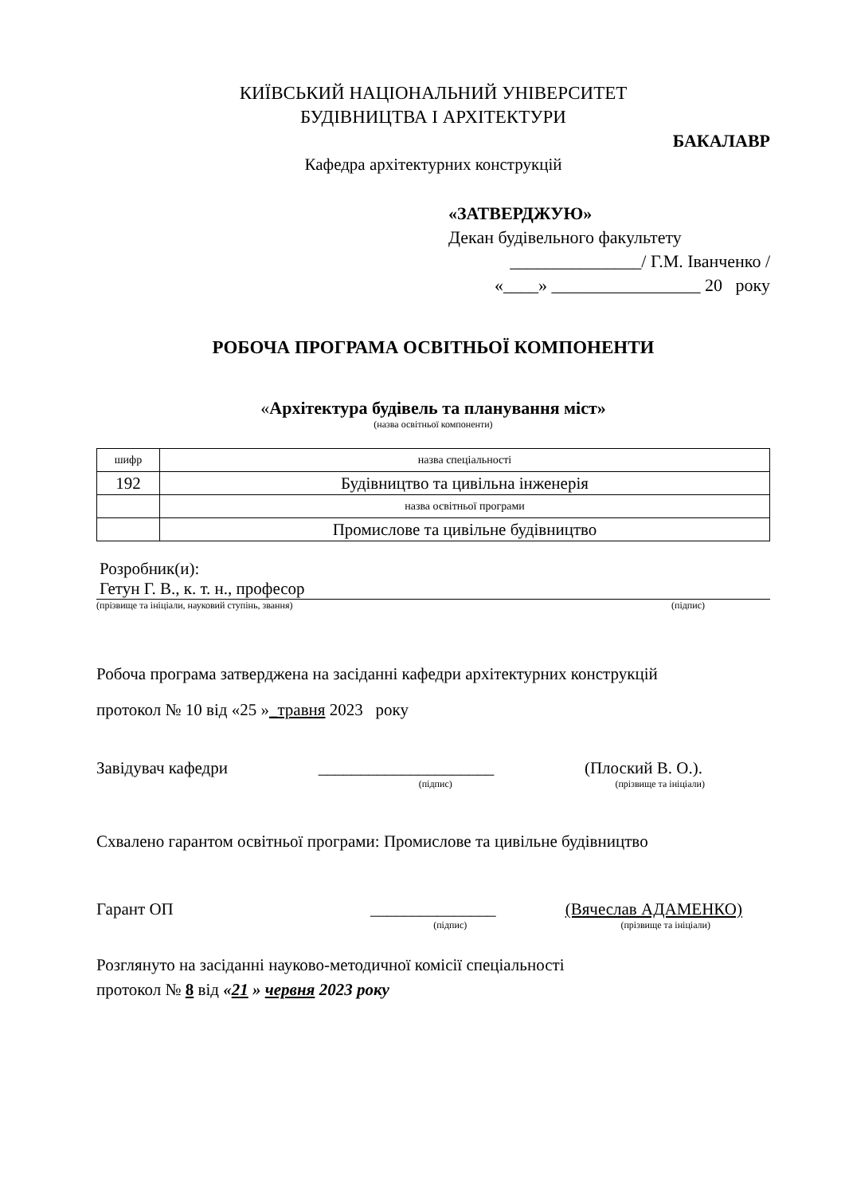КИЇВСЬКИЙ НАЦІОНАЛЬНИЙ УНІВЕРСИТЕТ
БУДІВНИЦТВА І АРХІТЕКТУРИ
БАКАЛАВР
Кафедра архітектурних конструкцій
«ЗАТВЕРДЖУЮ»
Декан будівельного факультету
_______________/ Г.М. Іванченко /
«____» _________________ 20 року
РОБОЧА ПРОГРАМА ОСВІТНЬОЇ КОМПОНЕНТИ
«Архітектура будівель та планування міст»
(назва освітньої компоненти)
| шифр | назва спеціальності |
| 192 | Будівництво та цивільна інженерія |
| | назва освітньої програми |
| | Промислове та цивільне будівництво |
Розробник(и):
Гетун Г. В., к. т. н., професор
(прізвище та ініціали, науковий ступінь, звання) (підпис)
Робоча програма затверджена на засіданні кафедри архітектурних конструкцій
протокол № 10 від «25 »_травня 2023 року
Завідувач кафедри _____________________ (Плоский В. О.).
(підпис) (прізвище та ініціали)
Схвалено гарантом освітньої програми: Промислове та цивільне будівництво
Гарант ОП _______________ (Вячеслав АДАМЕНКО)
(підпис) (прізвище та ініціали)
Розглянуто на засіданні науково-методичної комісії спеціальності
протокол № 8 від «21 » червня 2023 року